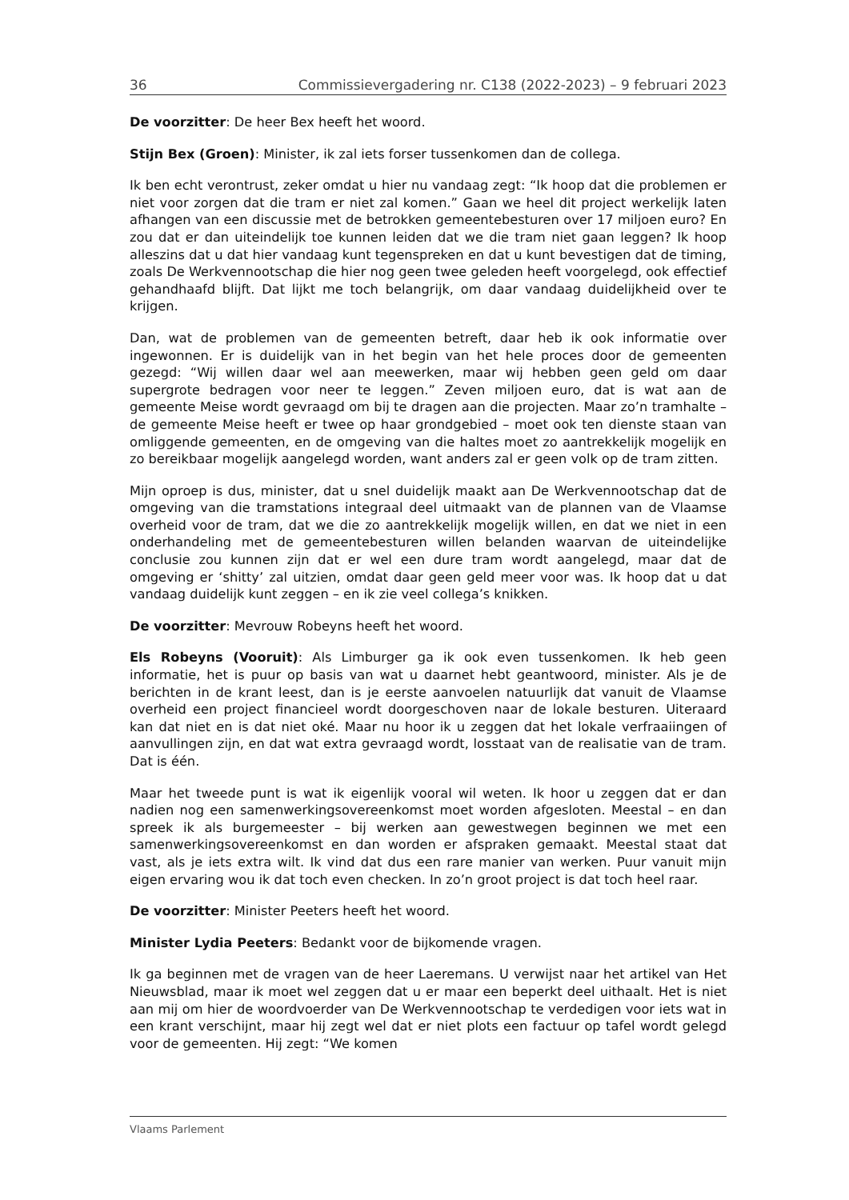36 Commissievergadering nr. C138 (2022-2023) – 9 februari 2023
De voorzitter: De heer Bex heeft het woord.
Stijn Bex (Groen): Minister, ik zal iets forser tussenkomen dan de collega.
Ik ben echt verontrust, zeker omdat u hier nu vandaag zegt: “Ik hoop dat die problemen er niet voor zorgen dat die tram er niet zal komen.” Gaan we heel dit project werkelijk laten afhangen van een discussie met de betrokken gemeentebesturen over 17 miljoen euro? En zou dat er dan uiteindelijk toe kunnen leiden dat we die tram niet gaan leggen? Ik hoop alleszins dat u dat hier vandaag kunt tegenspreken en dat u kunt bevestigen dat de timing, zoals De Werkvennootschap die hier nog geen twee geleden heeft voorgelegd, ook effectief gehandhaafd blijft. Dat lijkt me toch belangrijk, om daar vandaag duidelijkheid over te krijgen.
Dan, wat de problemen van de gemeenten betreft, daar heb ik ook informatie over ingewonnen. Er is duidelijk van in het begin van het hele proces door de gemeenten gezegd: “Wij willen daar wel aan meewerken, maar wij hebben geen geld om daar supergrote bedragen voor neer te leggen.” Zeven miljoen euro, dat is wat aan de gemeente Meise wordt gevraagd om bij te dragen aan die projecten. Maar zo’n tramhalte – de gemeente Meise heeft er twee op haar grondgebied – moet ook ten dienste staan van omliggende gemeenten, en de omgeving van die haltes moet zo aantrekkelijk mogelijk en zo bereikbaar mogelijk aangelegd worden, want anders zal er geen volk op de tram zitten.
Mijn oproep is dus, minister, dat u snel duidelijk maakt aan De Werkvennootschap dat de omgeving van die tramstations integraal deel uitmaakt van de plannen van de Vlaamse overheid voor de tram, dat we die zo aantrekkelijk mogelijk willen, en dat we niet in een onderhandeling met de gemeentebesturen willen belanden waarvan de uiteindelijke conclusie zou kunnen zijn dat er wel een dure tram wordt aangelegd, maar dat de omgeving er ‘shitty’ zal uitzien, omdat daar geen geld meer voor was. Ik hoop dat u dat vandaag duidelijk kunt zeggen – en ik zie veel collega’s knikken.
De voorzitter: Mevrouw Robeyns heeft het woord.
Els Robeyns (Vooruit): Als Limburger ga ik ook even tussenkomen. Ik heb geen informatie, het is puur op basis van wat u daarnet hebt geantwoord, minister. Als je de berichten in de krant leest, dan is je eerste aanvoelen natuurlijk dat vanuit de Vlaamse overheid een project financieel wordt doorgeschoven naar de lokale besturen. Uiteraard kan dat niet en is dat niet oké. Maar nu hoor ik u zeggen dat het lokale verfraaiingen of aanvullingen zijn, en dat wat extra gevraagd wordt, losstaat van de realisatie van de tram. Dat is één.
Maar het tweede punt is wat ik eigenlijk vooral wil weten. Ik hoor u zeggen dat er dan nadien nog een samenwerkingsovereenkomst moet worden afgesloten. Meestal – en dan spreek ik als burgemeester – bij werken aan gewestwegen beginnen we met een samenwerkingsovereenkomst en dan worden er afspraken gemaakt. Meestal staat dat vast, als je iets extra wilt. Ik vind dat dus een rare manier van werken. Puur vanuit mijn eigen ervaring wou ik dat toch even checken. In zo’n groot project is dat toch heel raar.
De voorzitter: Minister Peeters heeft het woord.
Minister Lydia Peeters: Bedankt voor de bijkomende vragen.
Ik ga beginnen met de vragen van de heer Laeremans. U verwijst naar het artikel van Het Nieuwsblad, maar ik moet wel zeggen dat u er maar een beperkt deel uithaalt. Het is niet aan mij om hier de woordvoerder van De Werkvennootschap te verdedigen voor iets wat in een krant verschijnt, maar hij zegt wel dat er niet plots een factuur op tafel wordt gelegd voor de gemeenten. Hij zegt: “We komen
Vlaams Parlement